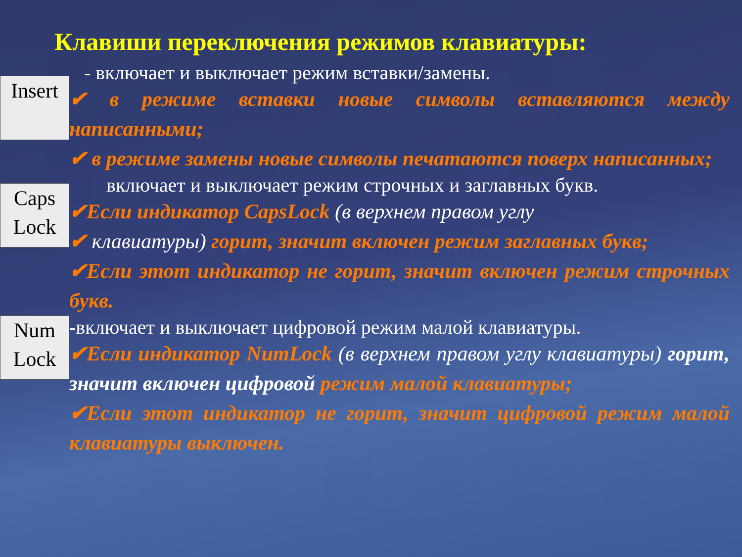Клавиши переключения режимов клавиатуры:
Insert
- включает и выключает режим вставки/замены.
✔ в режиме вставки новые символы вставляются между написанными;
✔ в режиме замены новые символы печатаются поверх написанных;
Caps Lock
включает и выключает режим строчных и заглавных букв.
✔Если индикатор CapsLock (в верхнем правом углу
✔ клавиатуры) горит, значит включен режим заглавных букв;
✔Если этот индикатор не горит, значит включен режим строчных букв.
Num Lock
-включает и выключает цифровой режим малой клавиатуры.
✔Если индикатор NumLock (в верхнем правом углу клавиатуры) горит, значит включен цифровой режим малой клавиатуры;
✔Если этот индикатор не горит, значит цифровой режим малой клавиатуры выключен.